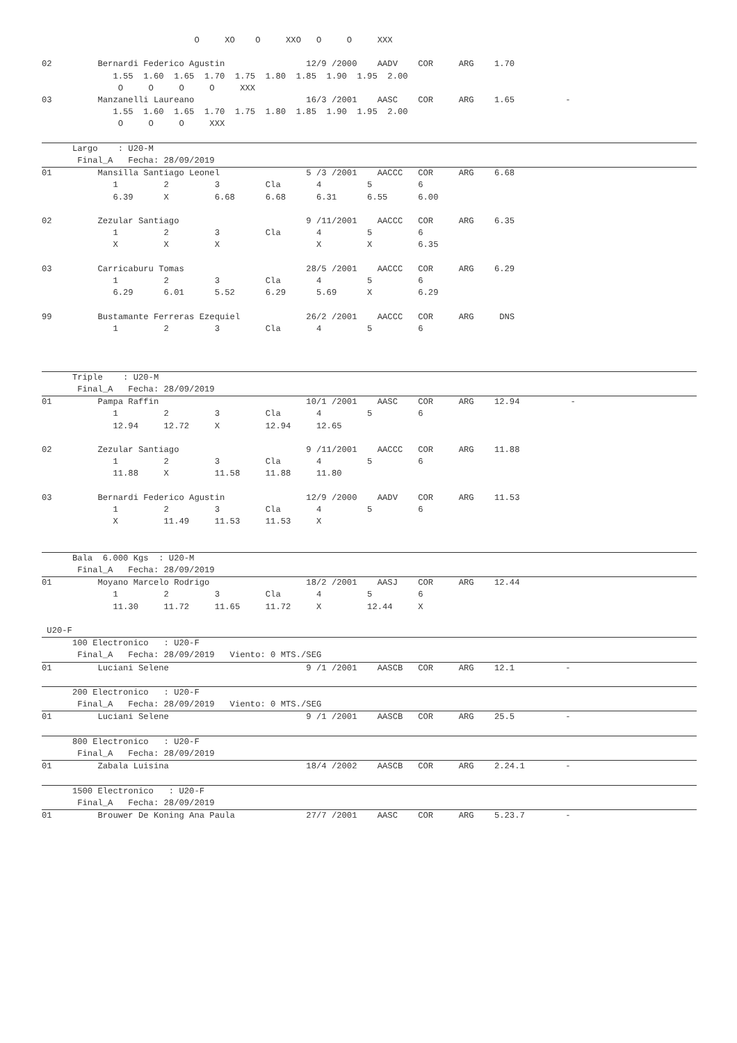O     XO    O     XXO   O     O     XXX

02         Bernardi Federico Agustin                12/9 /2000    AADV    COR     ARG    1.70
              1.55  1.60  1.65  1.70  1.75  1.80  1.85  1.90  1.95  2.00
               O     O     O     O     XXX
03         Manzanelli Laureano                      16/3 /2001    AASC    COR     ARG    1.65          -
              1.55  1.60  1.65  1.70  1.75  1.80  1.85  1.90  1.95  2.00
               O     O     O     XXX
      Largo    : U20-M
       Final_A   Fecha: 28/09/2019
01         Mansilla Santiago Leonel                 5 /3 /2001    AACCC   COR     ARG    6.68
              1         2         3         Cla       4         5         6
              6.39      X         6.68      6.68      6.31      6.55      6.00

02         Zezular Santiago                         9 /11/2001    AACCC   COR     ARG    6.35
              1         2         3         Cla       4         5         6
              X         X         X                   X         X         6.35

03         Carricaburu Tomas                        28/5 /2001    AACCC   COR     ARG    6.29
              1         2         3         Cla       4         5         6
              6.29      6.01      5.52      6.29      5.69      X         6.29

99         Bustamante Ferreras Ezequiel             26/2 /2001    AACCC   COR     ARG     DNS
              1         2         3         Cla       4         5         6
      Triple    : U20-M
       Final_A   Fecha: 28/09/2019
01         Pampa Raffin                             10/1 /2001    AASC    COR     ARG    12.94          -
              1         2         3         Cla       4         5         6
              12.94     12.72     X         12.94     12.65

02         Zezular Santiago                         9 /11/2001    AACCC   COR     ARG    11.88
              1         2         3         Cla       4         5         6
              11.88     X         11.58     11.88     11.80

03         Bernardi Federico Agustin                12/9 /2000    AADV    COR     ARG    11.53
              1         2         3         Cla       4         5         6
              X         11.49     11.53     11.53     X
      Bala  6.000 Kgs  : U20-M
       Final_A   Fecha: 28/09/2019
01         Moyano Marcelo Rodrigo                   18/2 /2001    AASJ    COR     ARG    12.44
              1         2         3         Cla       4         5         6
              11.30     11.72     11.65     11.72     X         12.44     X

 U20-F
      100 Electronico   : U20-F
       Final_A   Fecha: 28/09/2019   Viento: 0 MTS./SEG
01         Luciani Selene                           9 /1 /2001    AASCB   COR     ARG    12.1          -
      200 Electronico   : U20-F
       Final_A   Fecha: 28/09/2019   Viento: 0 MTS./SEG
01         Luciani Selene                           9 /1 /2001    AASCB   COR     ARG    25.5          -
      800 Electronico   : U20-F
       Final_A   Fecha: 28/09/2019
01         Zabala Luisina                           18/4 /2002    AASCB   COR     ARG    2.24.1        -
      1500 Electronico   : U20-F
       Final_A   Fecha: 28/09/2019
01         Brouwer De Koning Ana Paula              27/7 /2001    AASC    COR     ARG    5.23.7        -